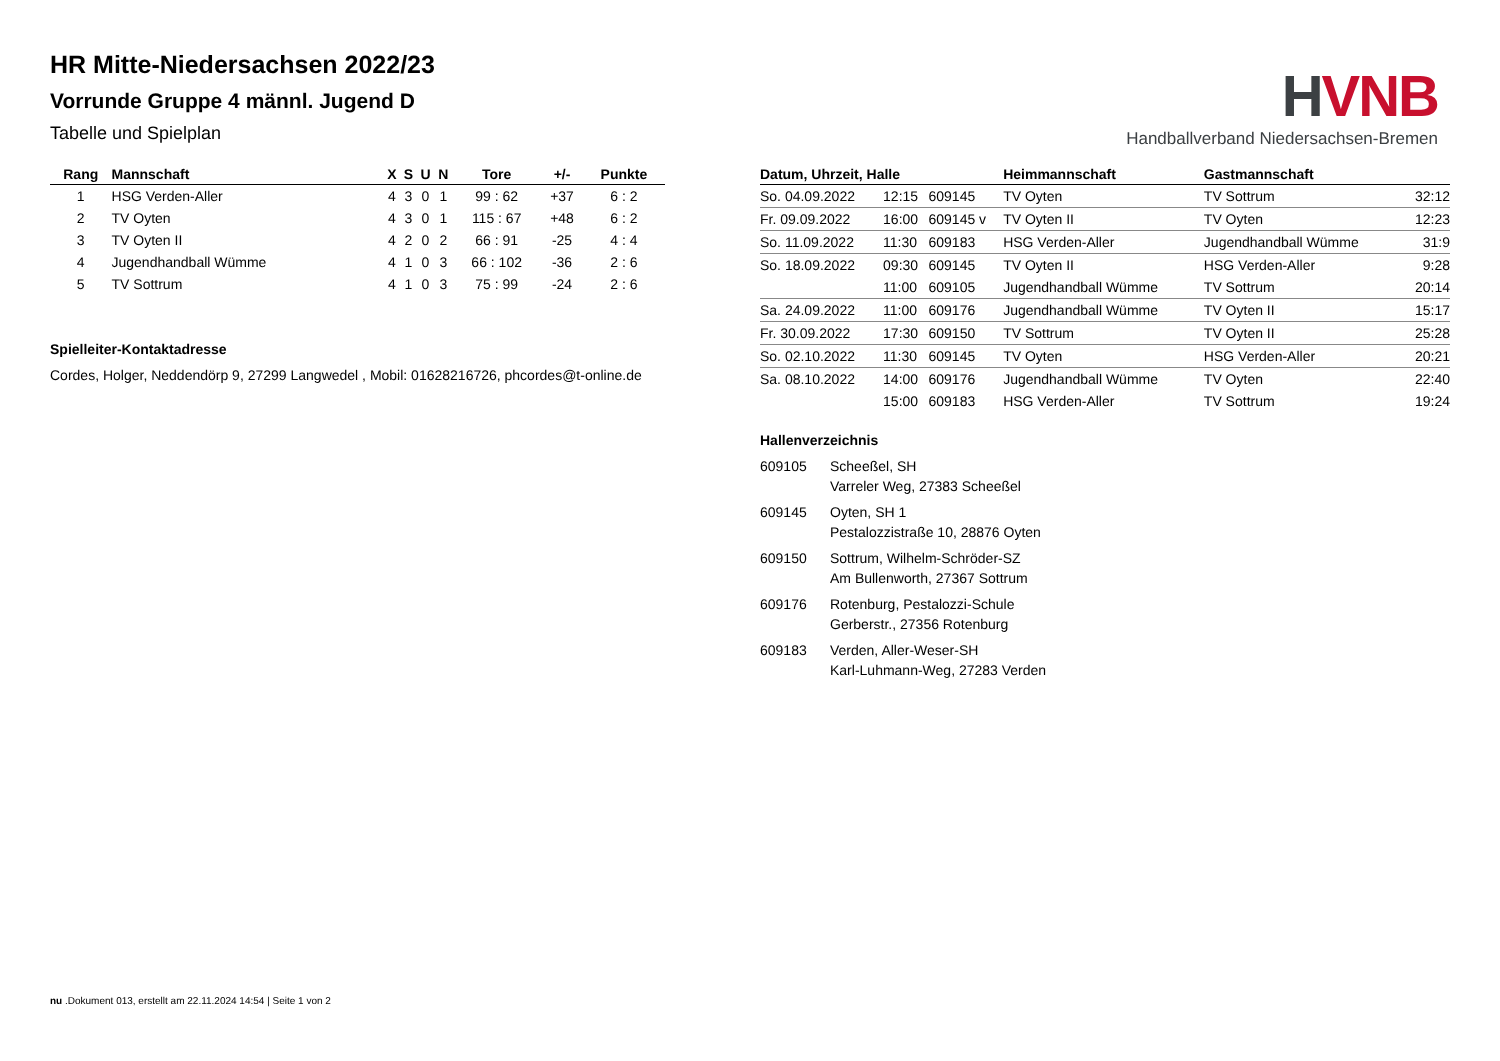HVNB
Handballverband Niedersachsen-Bremen
HR Mitte-Niedersachsen 2022/23
Vorrunde Gruppe 4 männl. Jugend D
Tabelle und Spielplan
| Rang | Mannschaft | X | S | U | N | Tore | +/- | Punkte |
| --- | --- | --- | --- | --- | --- | --- | --- | --- |
| 1 | HSG Verden-Aller | 4 | 3 | 0 | 1 | 99 : 62 | +37 | 6 : 2 |
| 2 | TV Oyten | 4 | 3 | 0 | 1 | 115 : 67 | +48 | 6 : 2 |
| 3 | TV Oyten II | 4 | 2 | 0 | 2 | 66 : 91 | -25 | 4 : 4 |
| 4 | Jugendhandball Wümme | 4 | 1 | 0 | 3 | 66 : 102 | -36 | 2 : 6 |
| 5 | TV Sottrum | 4 | 1 | 0 | 3 | 75 : 99 | -24 | 2 : 6 |
Spielleiter-Kontaktadresse
Cordes, Holger, Neddendörp 9, 27299 Langwedel , Mobil: 01628216726, phcordes@t-online.de
| Datum, Uhrzeit, Halle | | | Heimmannschaft | Gastmannschaft | |
| --- | --- | --- | --- | --- | --- |
| So. 04.09.2022 | 12:15 | 609145 | TV Oyten | TV Sottrum | 32:12 |
| Fr. 09.09.2022 | 16:00 | 609145 v | TV Oyten II | TV Oyten | 12:23 |
| So. 11.09.2022 | 11:30 | 609183 | HSG Verden-Aller | Jugendhandball Wümme | 31:9 |
| So. 18.09.2022 | 09:30 | 609145 | TV Oyten II | HSG Verden-Aller | 9:28 |
| | 11:00 | 609105 | Jugendhandball Wümme | TV Sottrum | 20:14 |
| Sa. 24.09.2022 | 11:00 | 609176 | Jugendhandball Wümme | TV Oyten II | 15:17 |
| Fr. 30.09.2022 | 17:30 | 609150 | TV Sottrum | TV Oyten II | 25:28 |
| So. 02.10.2022 | 11:30 | 609145 | TV Oyten | HSG Verden-Aller | 20:21 |
| Sa. 08.10.2022 | 14:00 | 609176 | Jugendhandball Wümme | TV Oyten | 22:40 |
| | 15:00 | 609183 | HSG Verden-Aller | TV Sottrum | 19:24 |
Hallenverzeichnis
609105 Scheeßel, SH
Varreler Weg, 27383 Scheeßel
609145 Oyten, SH 1
Pestalozzistraße 10, 28876 Oyten
609150 Sottrum, Wilhelm-Schröder-SZ
Am Bullenworth, 27367 Sottrum
609176 Rotenburg, Pestalozzi-Schule
Gerberstr., 27356 Rotenburg
609183 Verden, Aller-Weser-SH
Karl-Luhmann-Weg, 27283 Verden
nu .Dokument 013, erstellt am 22.11.2024 14:54 | Seite 1 von 2